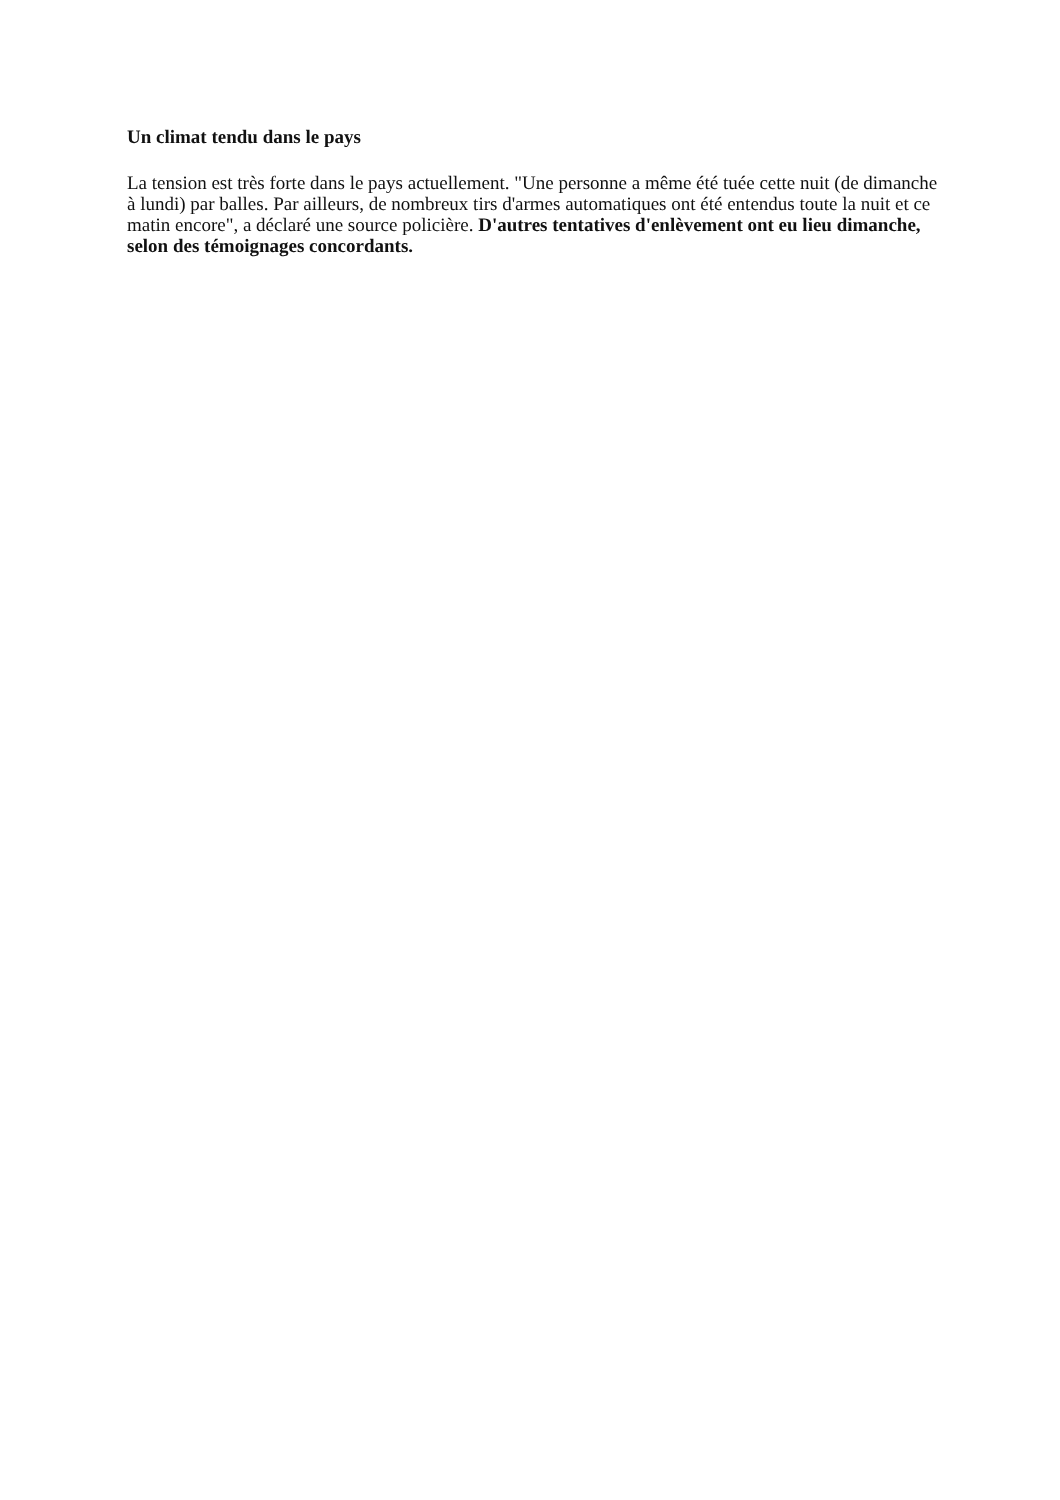Un climat tendu dans le pays
La tension est très forte dans le pays actuellement. "Une personne a même été tuée cette nuit (de dimanche à lundi) par balles. Par ailleurs, de nombreux tirs d'armes automatiques ont été entendus toute la nuit et ce matin encore", a déclaré une source policière. D'autres tentatives d'enlèvement ont eu lieu dimanche, selon des témoignages concordants.